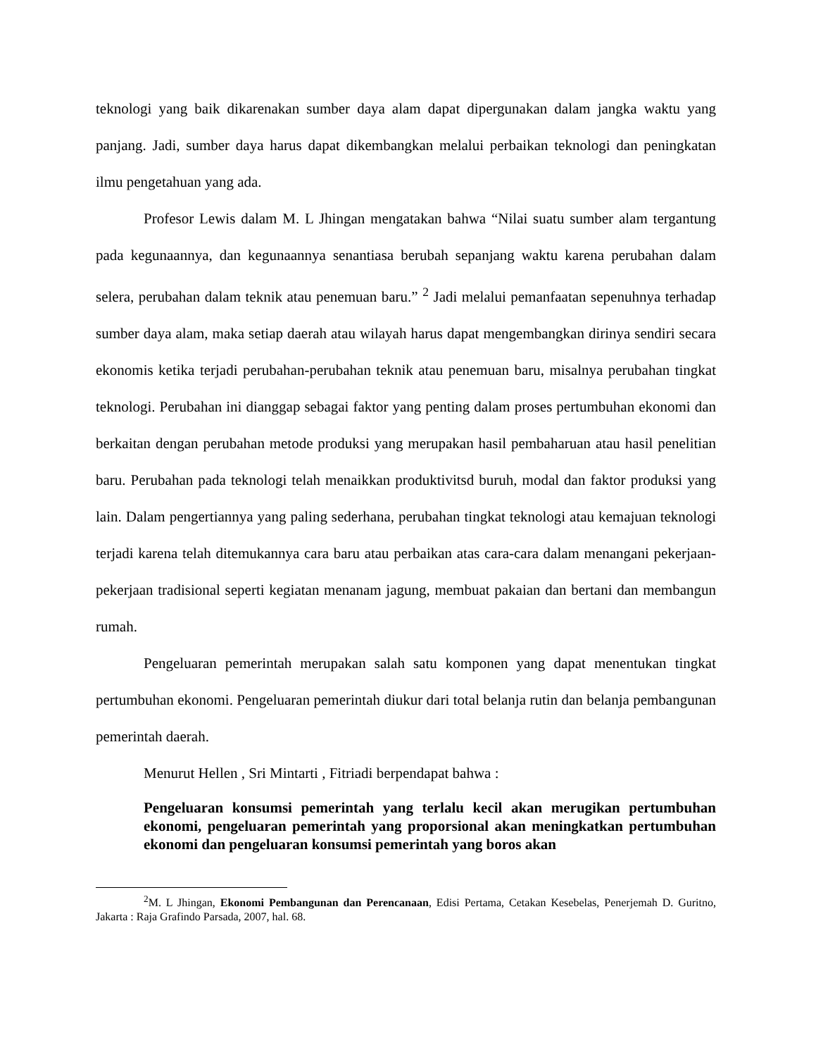teknologi yang baik dikarenakan sumber daya alam dapat dipergunakan dalam jangka waktu yang panjang. Jadi, sumber daya harus dapat dikembangkan melalui perbaikan teknologi dan peningkatan ilmu pengetahuan yang ada.
Profesor Lewis dalam M. L Jhingan mengatakan bahwa “Nilai suatu sumber alam tergantung pada kegunaannya, dan kegunaannya senantiasa berubah sepanjang waktu karena perubahan dalam selera, perubahan dalam teknik atau penemuan baru.” <sup>2</sup> Jadi melalui pemanfaatan sepenuhnya terhadap sumber daya alam, maka setiap daerah atau wilayah harus dapat mengembangkan dirinya sendiri secara ekonomis ketika terjadi perubahan-perubahan teknik atau penemuan baru, misalnya perubahan tingkat teknologi. Perubahan ini dianggap sebagai faktor yang penting dalam proses pertumbuhan ekonomi dan berkaitan dengan perubahan metode produksi yang merupakan hasil pembaharuan atau hasil penelitian baru. Perubahan pada teknologi telah menaikkan produktivitsd buruh, modal dan faktor produksi yang lain. Dalam pengertiannya yang paling sederhana, perubahan tingkat teknologi atau kemajuan teknologi terjadi karena telah ditemukannya cara baru atau perbaikan atas cara-cara dalam menangani pekerjaan-pekerjaan tradisional seperti kegiatan menanam jagung, membuat pakaian dan bertani dan membangun rumah.
Pengeluaran pemerintah merupakan salah satu komponen yang dapat menentukan tingkat pertumbuhan ekonomi. Pengeluaran pemerintah diukur dari total belanja rutin dan belanja pembangunan pemerintah daerah.
Menurut Hellen , Sri Mintarti , Fitriadi berpendapat bahwa :
Pengeluaran konsumsi pemerintah yang terlalu kecil akan merugikan pertumbuhan ekonomi, pengeluaran pemerintah yang proporsional akan meningkatkan pertumbuhan ekonomi dan pengeluaran konsumsi pemerintah yang boros akan
<sup>2</sup> M. L Jhingan, Ekonomi Pembangunan dan Perencanaan, Edisi Pertama, Cetakan Kesebelas, Penerjemah D. Guritno, Jakarta : Raja Grafindo Parsada, 2007, hal. 68.